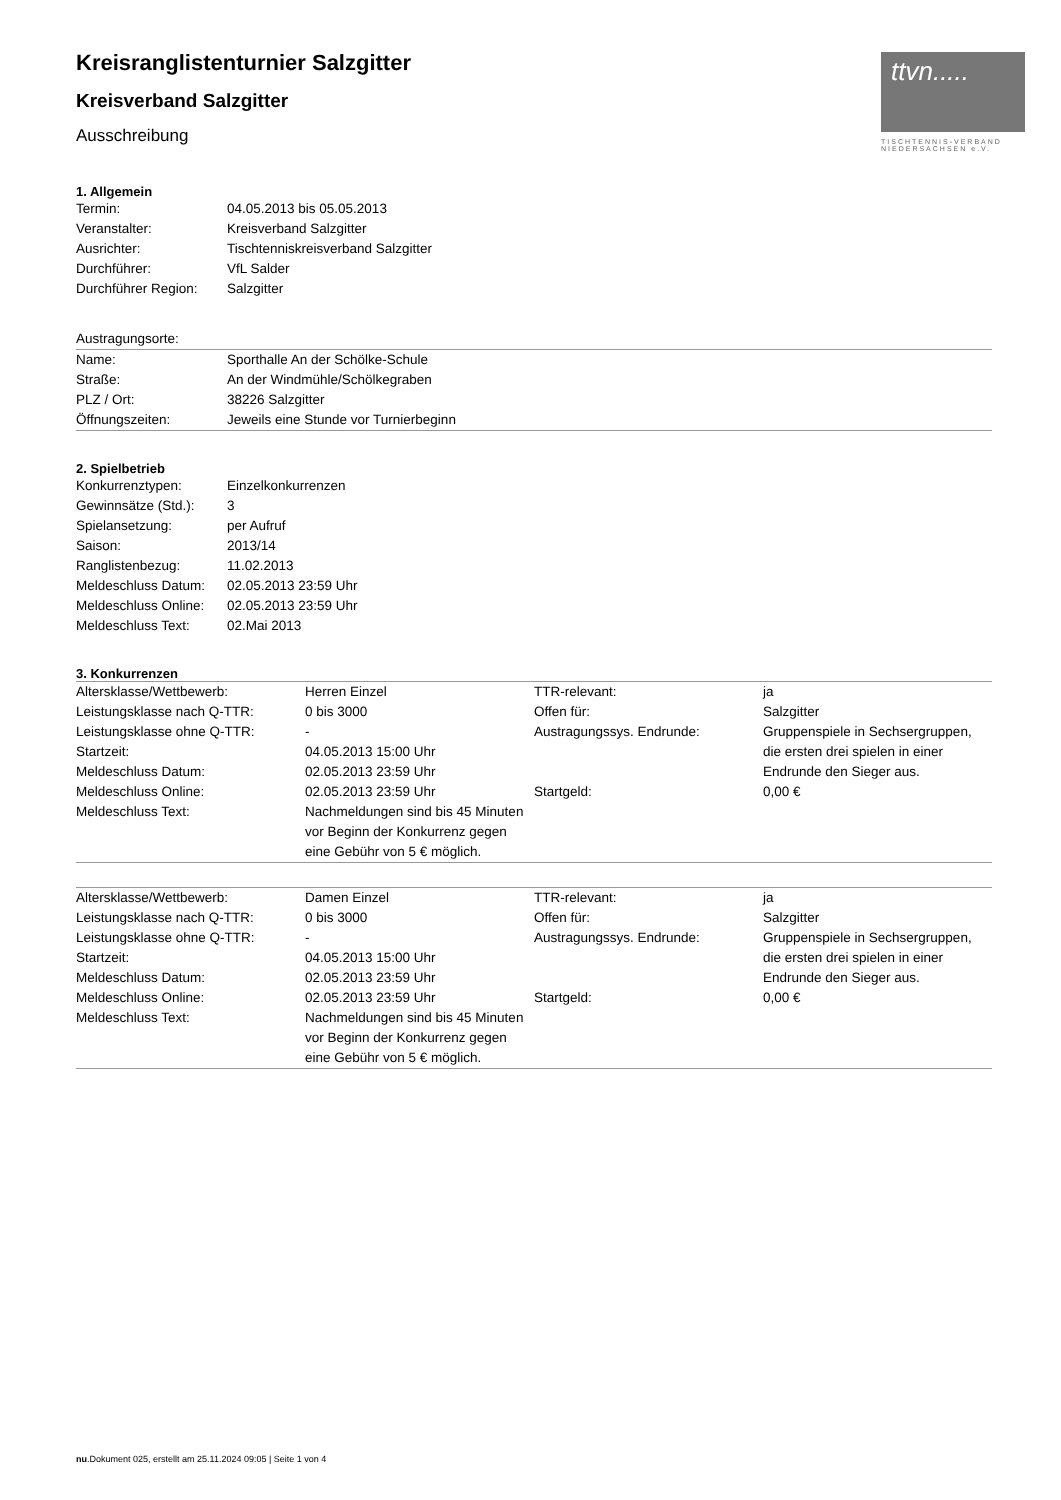ttvn.....
TISCHTENNIS-VERBAND NIEDERSACHSEN e.V.
Kreisranglistenturnier Salzgitter
Kreisverband Salzgitter
Ausschreibung
1. Allgemein
| Termin: | 04.05.2013 bis 05.05.2013 |
| Veranstalter: | Kreisverband Salzgitter |
| Ausrichter: | Tischtenniskreisverband Salzgitter |
| Durchführer: | VfL Salder |
| Durchführer Region: | Salzgitter |
Austragungsorte:
| Name: | Sporthalle An der Schölke-Schule |
| Straße: | An der Windmühle/Schölkegraben |
| PLZ / Ort: | 38226 Salzgitter |
| Öffnungszeiten: | Jeweils eine Stunde vor Turnierbeginn |
2. Spielbetrieb
| Konkurrenztypen: | Einzelkonkurrenzen |
| Gewinnsätze (Std.): | 3 |
| Spielansetzung: | per Aufruf |
| Saison: | 2013/14 |
| Ranglistenbezug: | 11.02.2013 |
| Meldeschluss Datum: | 02.05.2013 23:59 Uhr |
| Meldeschluss Online: | 02.05.2013 23:59 Uhr |
| Meldeschluss Text: | 02.Mai 2013 |
3. Konkurrenzen
| Altersklasse/Wettbewerb: | Herren Einzel | TTR-relevant: | ja |
| Leistungsklasse nach Q-TTR: | 0 bis 3000 | Offen für: | Salzgitter |
| Leistungsklasse ohne Q-TTR: Startzeit: Meldeschluss Datum: | - 04.05.2013 15:00 Uhr 02.05.2013 23:59 Uhr | Austragungssys. Endrunde: | Gruppenspiele in Sechsergruppen, die ersten drei spielen in einer Endrunde den Sieger aus. |
| Meldeschluss Online: | 02.05.2013 23:59 Uhr | Startgeld: | 0,00 € |
| Meldeschluss Text: | Nachmeldungen sind bis 45 Minuten vor Beginn der Konkurrenz gegen eine Gebühr von 5 € möglich. | | |
| Altersklasse/Wettbewerb: | Damen Einzel | TTR-relevant: | ja |
| Leistungsklasse nach Q-TTR: | 0 bis 3000 | Offen für: | Salzgitter |
| Leistungsklasse ohne Q-TTR: Startzeit: Meldeschluss Datum: | - 04.05.2013 15:00 Uhr 02.05.2013 23:59 Uhr | Austragungssys. Endrunde: | Gruppenspiele in Sechsergruppen, die ersten drei spielen in einer Endrunde den Sieger aus. |
| Meldeschluss Online: | 02.05.2013 23:59 Uhr | Startgeld: | 0,00 € |
| Meldeschluss Text: | Nachmeldungen sind bis 45 Minuten vor Beginn der Konkurrenz gegen eine Gebühr von 5 € möglich. | | |
nu.Dokument 025, erstellt am 25.11.2024 09:05 | Seite 1 von 4